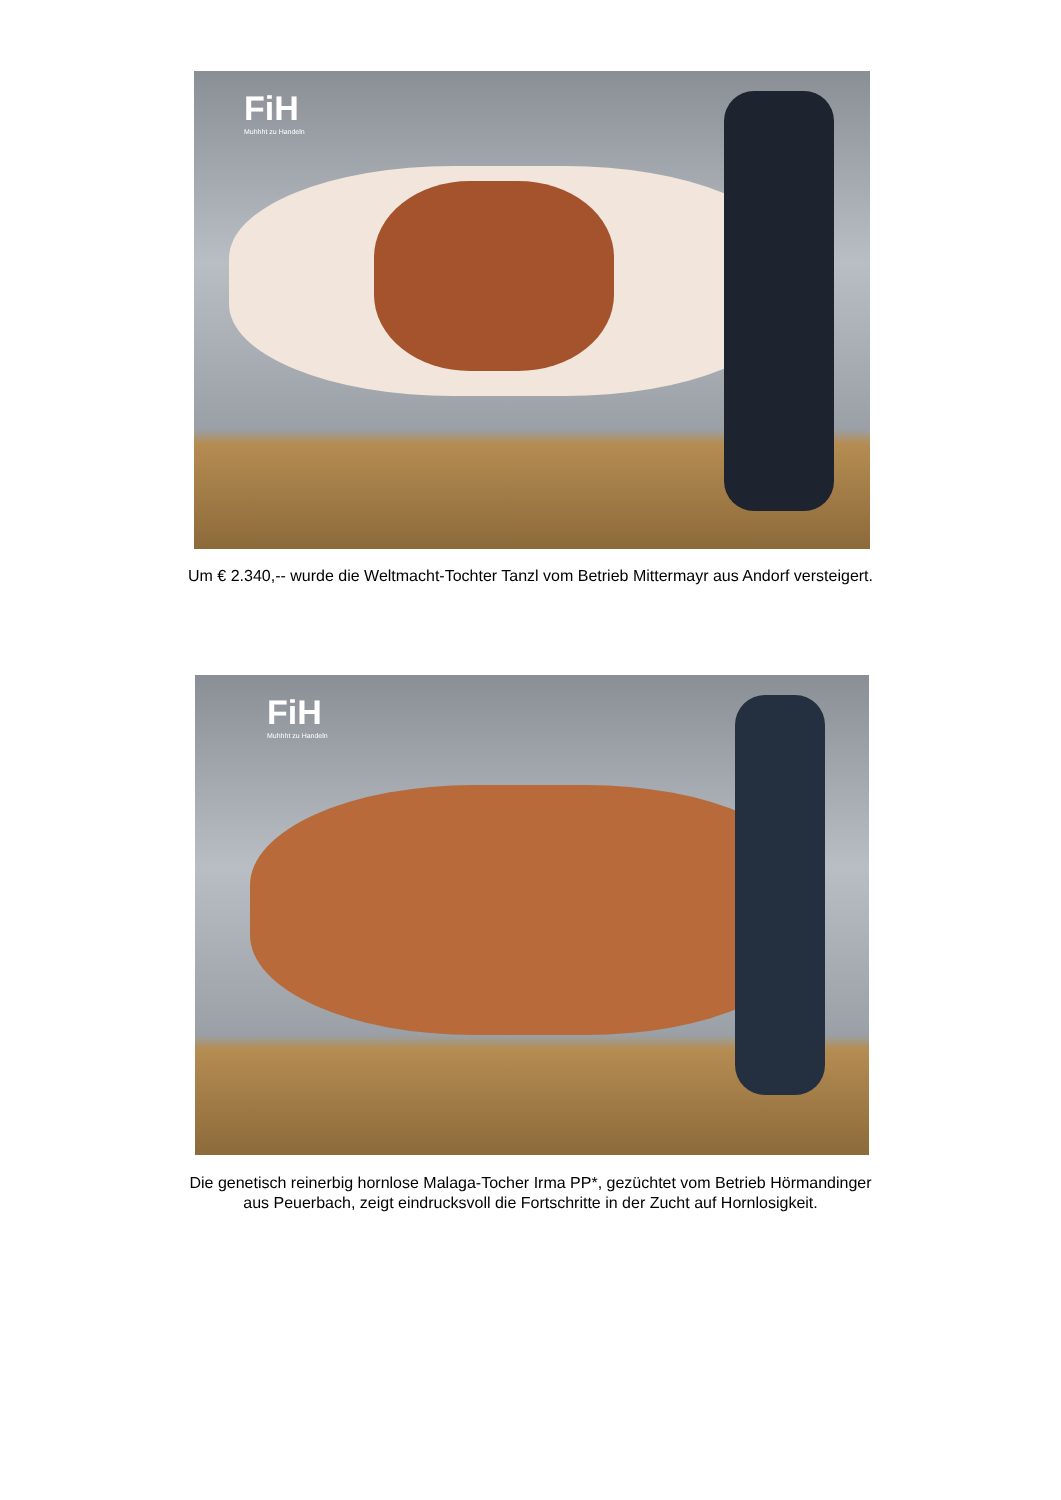FiH
Muhhht zu Handeln
Um € 2.340,-- wurde die Weltmacht-Tochter Tanzl vom Betrieb Mittermayr aus Andorf versteigert.
FiH
Muhhht zu Handeln
Die genetisch reinerbig hornlose Malaga-Tocher Irma PP*, gezüchtet vom Betrieb Hörmandinger
aus Peuerbach, zeigt eindrucksvoll die Fortschritte in der Zucht auf Hornlosigkeit.